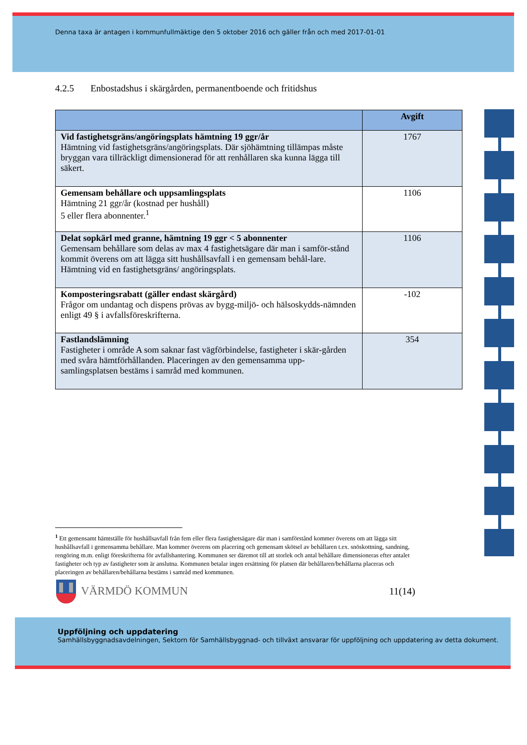Denna taxa är antagen i kommunfullmäktige den 5 oktober 2016 och gäller från och med 2017-01-01
4.2.5 Enbostadshus i skärgården, permanentboende och fritidshus
| | Avgift |
| --- | --- |
| Vid fastighetsgräns/angöringsplats hämtning 19 ggr/år Hämtning vid fastighetsgräns/angöringsplats. Där sjöhämtning tillämpas måste bryggan vara tillräckligt dimensionerad för att renhållaren ska kunna lägga till säkert. | 1767 |
| Gemensam behållare och uppsamlingsplats Hämtning 21 ggr/år (kostnad per hushåll) 5 eller flera abonnenter.<sup>1</sup> | 1106 |
| Delat sopkärl med granne, hämtning 19 ggr < 5 abonnenter Gemensam behållare som delas av max 4 fastighetsägare där man i samför-stånd kommit överens om att lägga sitt hushållsavfall i en gemensam behål-lare. Hämtning vid en fastighetsgräns/ angöringsplats. | 1106 |
| Komposteringsrabatt (gäller endast skärgård) Frågor om undantag och dispens prövas av bygg-miljö- och hälsoskydds-nämnden enligt 49 § i avfallsföreskrifterna. | -102 |
| Fastlandslämning Fastigheter i område A som saknar fast vägförbindelse, fastigheter i skär-gården med svåra hämtförhållanden. Placeringen av den gemensamma upp-samlingsplatsen bestäms i samråd med kommunen. | 354 |
<sup>1</sup> Ett gemensamt hämtställe för hushållsavfall från fem eller flera fastighetsägare där man i samförstånd kommer överens om att lägga sitt hushållsavfall i gemensamma behållare. Man kommer överens om placering och gemensam skötsel av behållaren t.ex. snöskottning, sandning, rengöring m.m. enligt föreskrifterna för avfallshantering. Kommunen ser däremot till att storlek och antal behållare dimensioneras efter antalet fastigheter och typ av fastigheter som är anslutna. Kommunen betalar ingen ersättning för platsen där behållaren/behållarna placeras och placeringen av behållaren/behållarna bestäms i samråd med kommunen.
VÄRMDÖ KOMMUN
11(14)
Uppföljning och uppdatering
Samhällsbyggnadsavdelningen, Sektorn för Samhällsbyggnad- och tillväxt ansvarar för uppföljning och uppdatering av detta dokument.